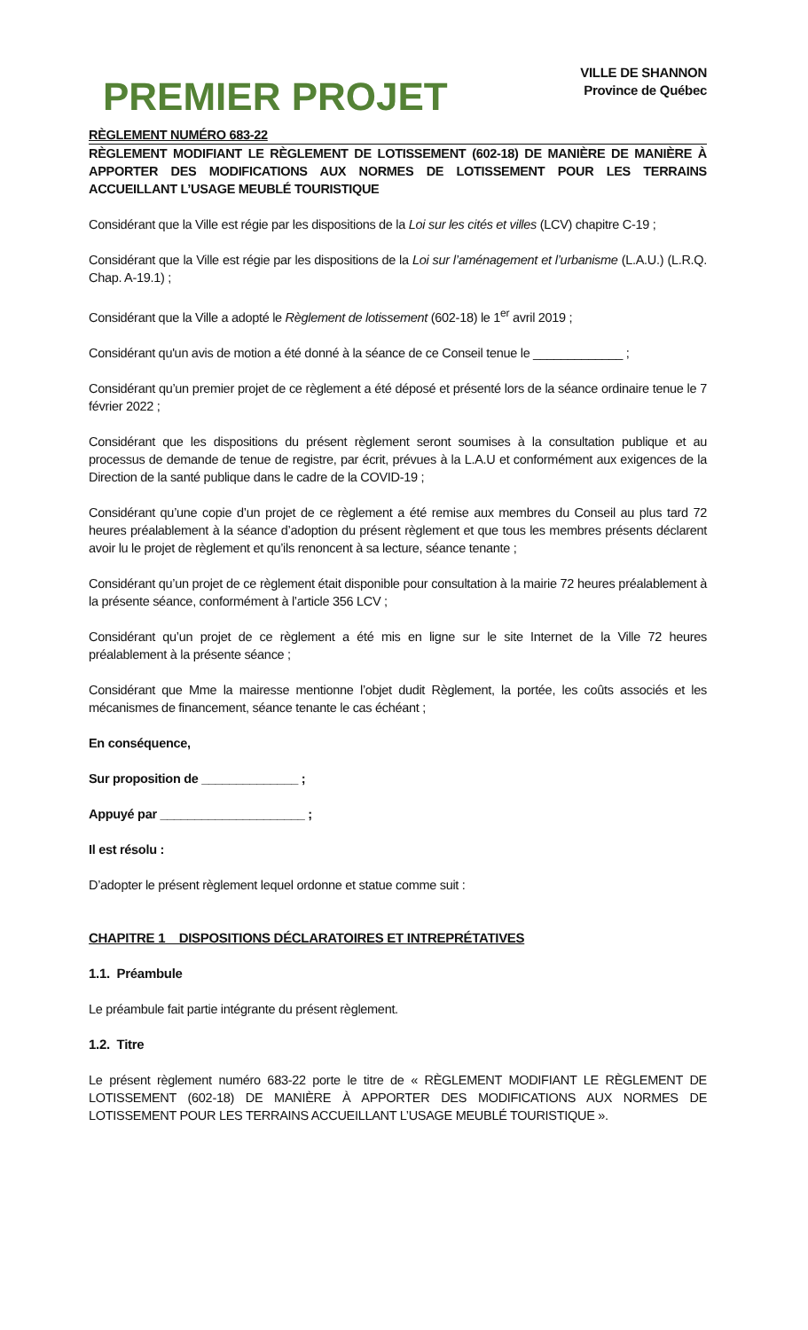PREMIER PROJET
VILLE DE SHANNON
Province de Québec
RÈGLEMENT NUMÉRO 683-22
RÈGLEMENT MODIFIANT LE RÈGLEMENT DE LOTISSEMENT (602-18) DE MANIÈRE DE MANIÈRE À APPORTER DES MODIFICATIONS AUX NORMES DE LOTISSEMENT POUR LES TERRAINS ACCUEILLANT L’USAGE MEUBLÉ TOURISTIQUE
Considérant que la Ville est régie par les dispositions de la Loi sur les cités et villes (LCV) chapitre C-19 ;
Considérant que la Ville est régie par les dispositions de la Loi sur l’aménagement et l’urbanisme (L.A.U.) (L.R.Q. Chap. A-19.1) ;
Considérant que la Ville a adopté le Règlement de lotissement (602-18) le 1<sup>er</sup> avril 2019 ;
Considérant qu'un avis de motion a été donné à la séance de ce Conseil tenue le _____________ ;
Considérant qu’un premier projet de ce règlement a été déposé et présenté lors de la séance ordinaire tenue le 7 février 2022 ;
Considérant que les dispositions du présent règlement seront soumises à la consultation publique et au processus de demande de tenue de registre, par écrit, prévues à la L.A.U et conformément aux exigences de la Direction de la santé publique dans le cadre de la COVID-19 ;
Considérant qu’une copie d’un projet de ce règlement a été remise aux membres du Conseil au plus tard 72 heures préalablement à la séance d’adoption du présent règlement et que tous les membres présents déclarent avoir lu le projet de règlement et qu’ils renoncent à sa lecture, séance tenante ;
Considérant qu’un projet de ce règlement était disponible pour consultation à la mairie 72 heures préalablement à la présente séance, conformément à l’article 356 LCV ;
Considérant qu’un projet de ce règlement a été mis en ligne sur le site Internet de la Ville 72 heures préalablement à la présente séance ;
Considérant que Mme la mairesse mentionne l’objet dudit Règlement, la portée, les coûts associés et les mécanismes de financement, séance tenante le cas échéant ;
En conséquence,
Sur proposition de ______________ ;
Appuyé par _____________________ ;
Il est résolu :
D’adopter le présent règlement lequel ordonne et statue comme suit :
CHAPITRE 1 DISPOSITIONS DÉCLARATOIRES ET INTREPRÉTATIVES
1.1. Préambule
Le préambule fait partie intégrante du présent règlement.
1.2. Titre
Le présent règlement numéro 683-22 porte le titre de « RÈGLEMENT MODIFIANT LE RÈGLEMENT DE LOTISSEMENT (602-18) DE MANIÈRE À APPORTER DES MODIFICATIONS AUX NORMES DE LOTISSEMENT POUR LES TERRAINS ACCUEILLANT L’USAGE MEUBLÉ TOURISTIQUE ».